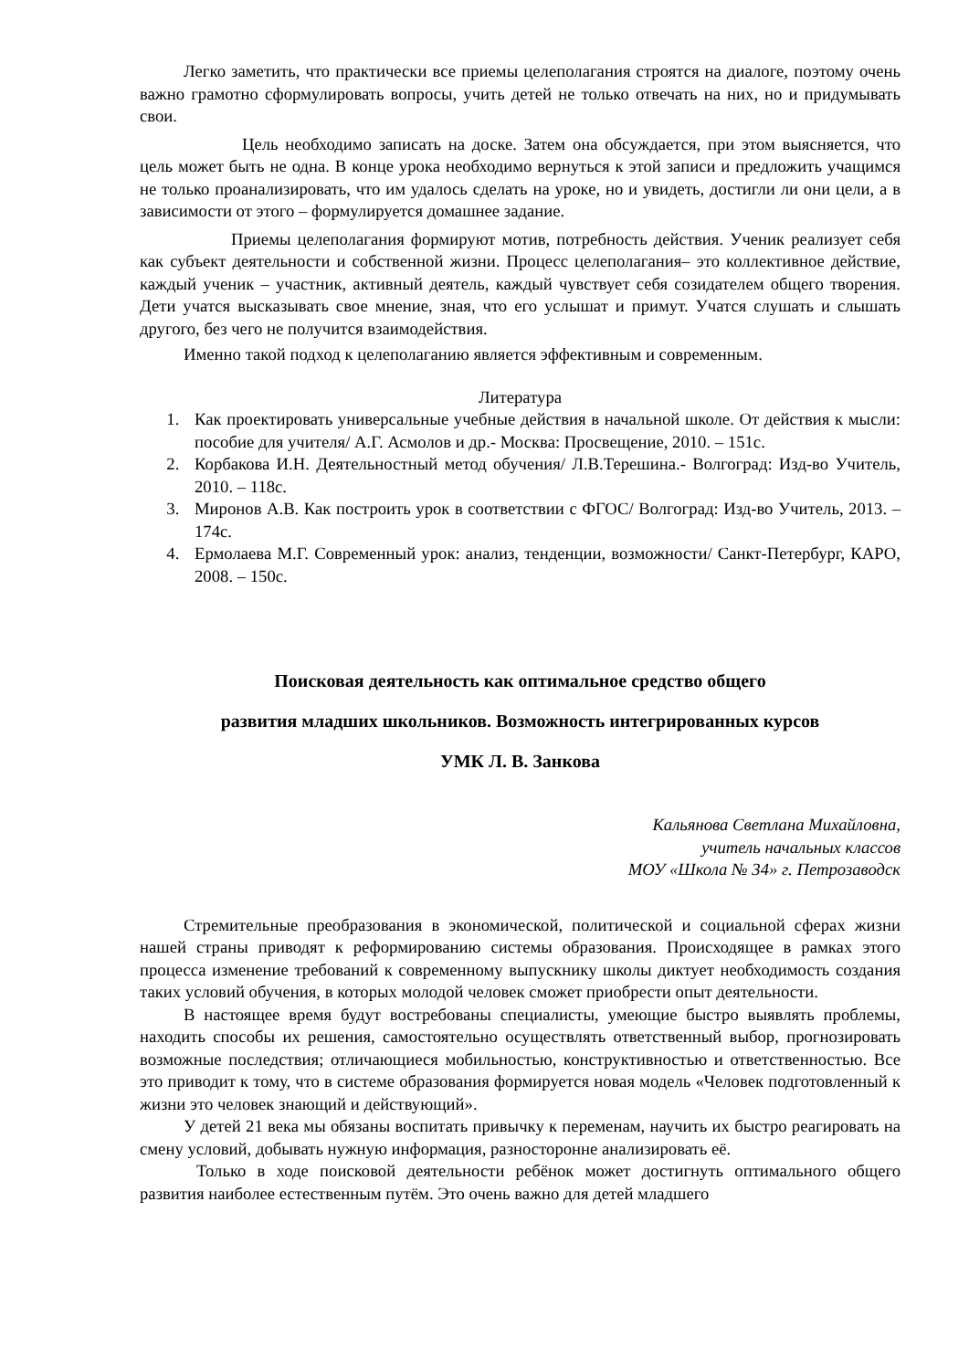Легко заметить, что практически все приемы целеполагания строятся на диалоге, поэтому очень важно грамотно сформулировать вопросы, учить детей не только отвечать на них, но и придумывать свои.
Цель необходимо записать на доске. Затем она обсуждается, при этом выясняется, что цель может быть не одна. В конце урока необходимо вернуться к этой записи и предложить учащимся не только проанализировать, что им удалось сделать на уроке, но и увидеть, достигли ли они цели, а в зависимости от этого – формулируется домашнее задание.
Приемы целеполагания формируют мотив, потребность действия. Ученик реализует себя как субъект деятельности и собственной жизни. Процесс целеполагания– это коллективное действие, каждый ученик – участник, активный деятель, каждый чувствует себя созидателем общего творения. Дети учатся высказывать свое мнение, зная, что его услышат и примут. Учатся слушать и слышать другого, без чего не получится взаимодействия.
Именно такой подход к целеполаганию является эффективным и современным.
Литература
1. Как проектировать универсальные учебные действия в начальной школе. От действия к мысли: пособие для учителя/ А.Г. Асмолов и др.- Москва: Просвещение, 2010. – 151с.
2. Корбакова И.Н. Деятельностный метод обучения/ Л.В.Терешина.- Волгоград: Изд-во Учитель, 2010. – 118с.
3. Миронов А.В. Как построить урок в соответствии с ФГОС/ Волгоград: Изд-во Учитель, 2013. – 174с.
4. Ермолаева М.Г. Современный урок: анализ, тенденции, возможности/ Санкт-Петербург, КАРО, 2008. – 150с.
Поисковая деятельность как оптимальное средство общего
развития младших школьников. Возможность интегрированных курсов
УМК Л. В. Занкова
Кальянова Светлана Михайловна,
учитель начальных классов
МОУ «Школа № 34» г. Петрозаводск
Стремительные преобразования в экономической, политической и социальной сферах жизни нашей страны приводят к реформированию системы образования. Происходящее в рамках этого процесса изменение требований к современному выпускнику школы диктует необходимость создания таких условий обучения, в которых молодой человек сможет приобрести опыт деятельности.
В настоящее время будут востребованы специалисты, умеющие быстро выявлять проблемы, находить способы их решения, самостоятельно осуществлять ответственный выбор, прогнозировать возможные последствия; отличающиеся мобильностью, конструктивностью и ответственностью. Все это приводит к тому, что в системе образования формируется новая модель «Человек подготовленный к жизни это человек знающий и действующий».
У детей 21 века мы обязаны воспитать привычку к переменам, научить их быстро реагировать на смену условий, добывать нужную информация, разносторонне анализировать её.
Только в ходе поисковой деятельности ребёнок может достигнуть оптимального общего развития наиболее естественным путём. Это очень важно для детей младшего